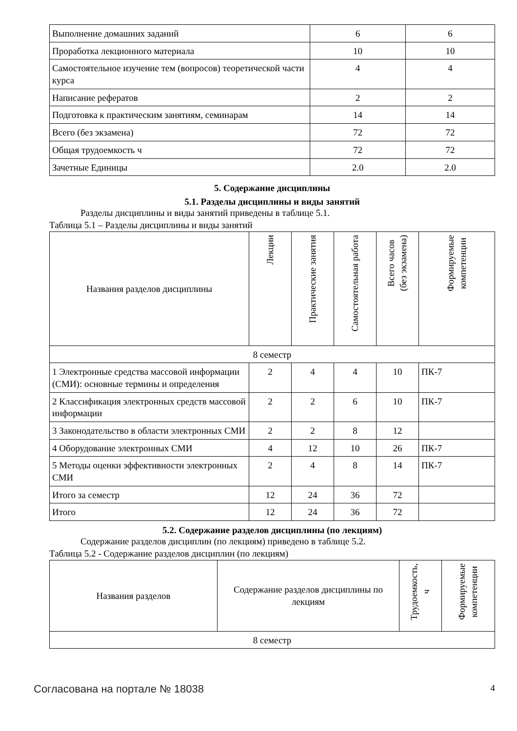| Выполнение домашних заданий | 6 | 6 |
| Проработка лекционного материала | 10 | 10 |
| Самостоятельное изучение тем (вопросов) теоретической части курса | 4 | 4 |
| Написание рефератов | 2 | 2 |
| Подготовка к практическим занятиям, семинарам | 14 | 14 |
| Всего (без экзамена) | 72 | 72 |
| Общая трудоемкость ч | 72 | 72 |
| Зачетные Единицы | 2.0 | 2.0 |
5. Содержание дисциплины
5.1. Разделы дисциплины и виды занятий
Разделы дисциплины и виды занятий приведены в таблице 5.1.
Таблица 5.1 – Разделы дисциплины и виды занятий
| Названия разделов дисциплины | Лекции | Практические занятия | Самостоятельная работа | Всего часов (без экзамена) | Формируемые компетенции |
| --- | --- | --- | --- | --- | --- |
| 8 семестр | | | | | |
| 1 Электронные средства массовой информации (СМИ): основные термины и определения | 2 | 4 | 4 | 10 | ПК-7 |
| 2 Классификация электронных средств массовой информации | 2 | 2 | 6 | 10 | ПК-7 |
| 3 Законодательство в области электронных СМИ | 2 | 2 | 8 | 12 | |
| 4 Оборудование электронных СМИ | 4 | 12 | 10 | 26 | ПК-7 |
| 5 Методы оценки эффективности электронных СМИ | 2 | 4 | 8 | 14 | ПК-7 |
| Итого за семестр | 12 | 24 | 36 | 72 | |
| Итого | 12 | 24 | 36 | 72 | |
5.2. Содержание разделов дисциплины (по лекциям)
Содержание разделов дисциплин (по лекциям) приведено в таблице 5.2.
Таблица 5.2 - Содержание разделов дисциплин (по лекциям)
| Названия разделов | Содержание разделов дисциплины по лекциям | Трудоемкость, ч | Формируемые компетенции |
| --- | --- | --- | --- |
| 8 семестр | | | |
Согласована на портале № 18038 4